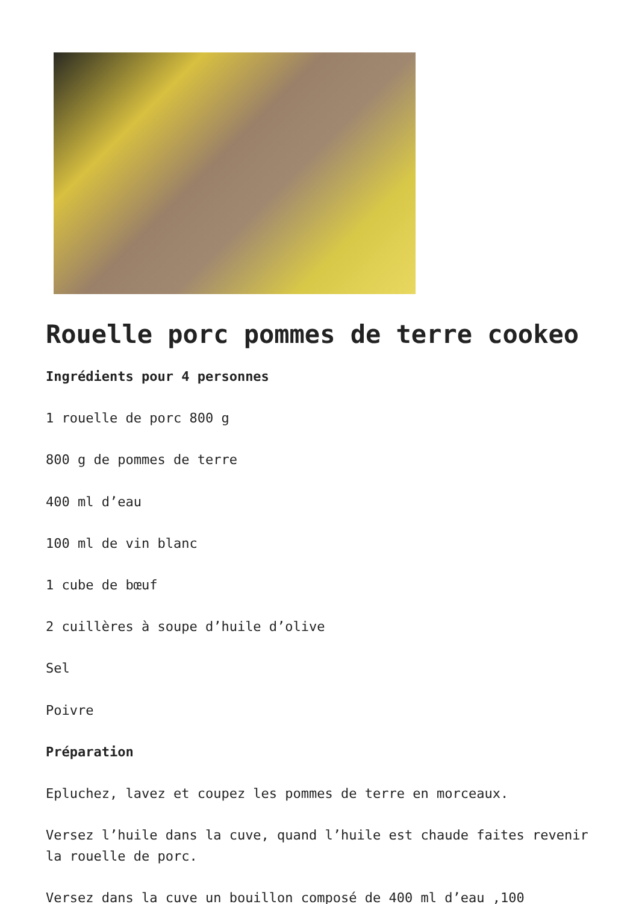Rouelle porc pommes de terre cookeo
Ingrédients pour 4 personnes
1 rouelle de porc 800 g
800 g de pommes de terre
400 ml d’eau
100 ml de vin blanc
1 cube de bœuf
2 cuillères à soupe d’huile d’olive
Sel
Poivre
Préparation
Epluchez, lavez et coupez les pommes de terre en morceaux.
Versez l’huile dans la cuve, quand l’huile est chaude faites revenir la rouelle de porc.
Versez dans la cuve un bouillon composé de 400 ml d’eau ,100